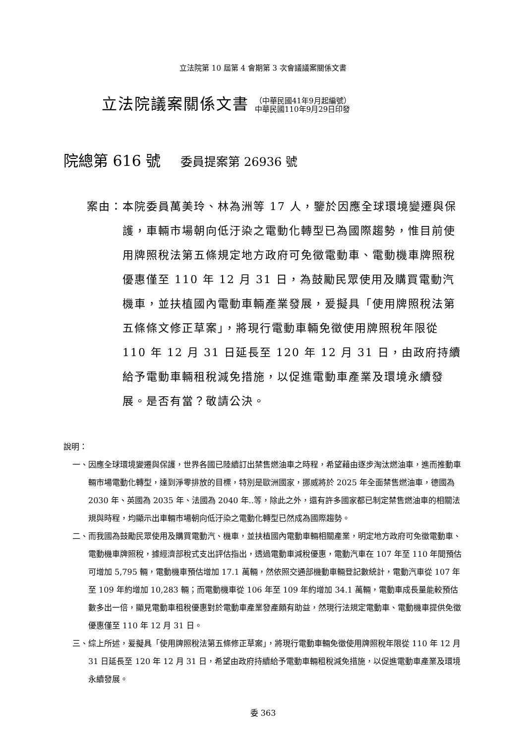立法院第 10 屆第 4 會期第 3 次會議議案關係文書
立法院議案關係文書
（中華民國41年9月起編號）
中華民國110年9月29日印發
院總第 616 號 委員提案第 26936 號
案由： 本院委員萬美玲、林為洲等 17 人，鑒於因應全球環境變遷與保護，車輛市場朝向低汙染之電動化轉型已為國際趨勢，惟目前使用牌照稅法第五條規定地方政府可免徵電動車、電動機車牌照稅優惠僅至 110 年 12 月 31 日，為鼓勵民眾使用及購買電動汽機車，並扶植國內電動車輛產業發展，爰擬具「使用牌照稅法第五條條文修正草案」，將現行電動車輛免徵使用牌照稅年限從 110 年 12 月 31 日延長至 120 年 12 月 31 日，由政府持續給予電動車輛租稅減免措施，以促進電動車產業及環境永續發展。是否有當？敬請公決。
說明：
一、 因應全球環境變遷與保護，世界各國已陸續訂出禁售燃油車之時程，希望藉由逐步淘汰燃油車，進而推動車輛市場電動化轉型，達到淨零排放的目標，特別是歐洲國家，挪威將於 2025 年全面禁售燃油車，德國為 2030 年、英國為 2035 年、法國為 2040 年..等，除此之外，還有許多國家都已制定禁售燃油車的相關法規與時程，均顯示出車輛市場朝向低汙染之電動化轉型已然成為國際趨勢。
二、 而我國為鼓勵民眾使用及購買電動汽、機車，並扶植國內電動車輛相關產業，明定地方政府可免徵電動車、電動機車牌照稅，據經濟部稅式支出評估指出，透過電動車減稅優惠，電動汽車在 107 年至 110 年間預估可增加 5,795 輛，電動機車預估增加 17.1 萬輛，然依照交通部機動車輛登記數統計，電動汽車從 107 年至 109 年約增加 10,283 輛；而電動機車從 106 年至 109 年約增加 34.1 萬輛，電動車成長量能較預估數多出一倍，顯見電動車租稅優惠對於電動車產業發產頗有助益，然現行法規定電動車、電動機車提供免徵優惠僅至 110 年 12 月 31 日。
三、 綜上所述，爰擬具「使用牌照稅法第五條修正草案」，將現行電動車輛免徵使用牌照稅年限從 110 年 12 月 31 日延長至 120 年 12 月 31 日，希望由政府持續給予電動車輛租稅減免措施，以促進電動車產業及環境永續發展。
委 363